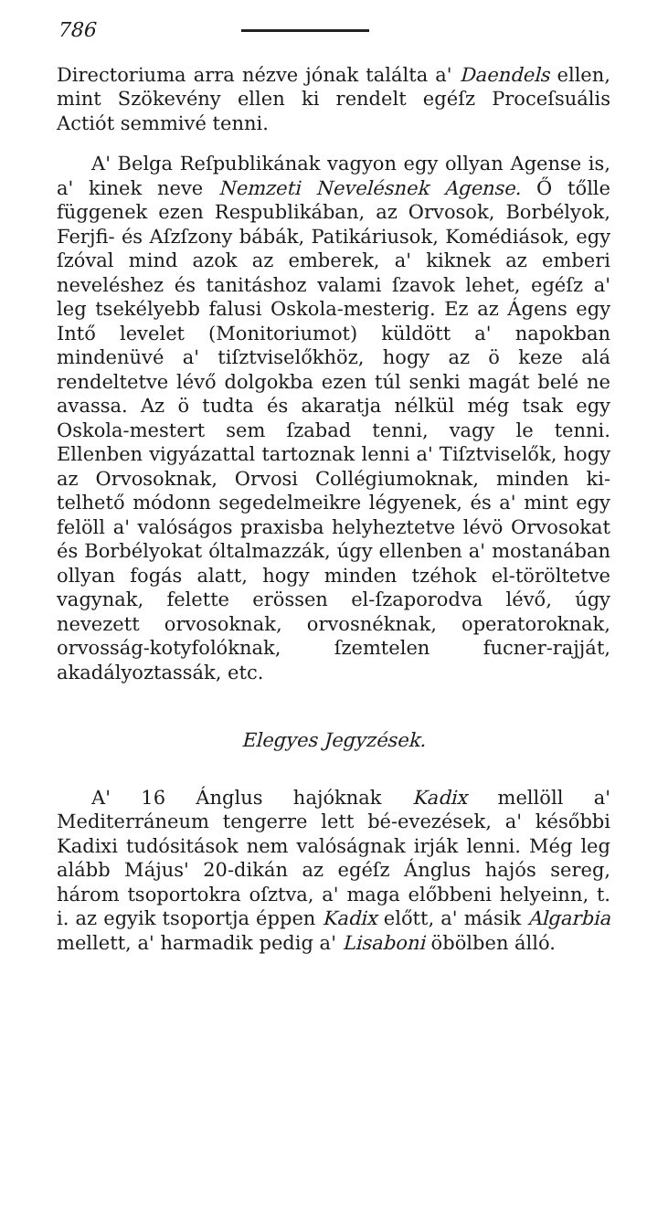786
Directoriuma arra nézve jónak találta a' Daendels ellen, mint Szökevény ellen ki rendelt egéſz Proceſsuális Actiót semmivé tenni.
A' Belga Reſpublikának vagyon egy ollyan Agense is, a' kinek neve Nemzeti Nevelésnek Agense. Ő tőlle függenek ezen Respublikában, az Orvosok, Borbélyok, Ferjfi- és Aſzſzony bábák, Patikáriusok, Komédiások, egy ſzóval mind azok az emberek, a' kiknek az emberi neveléshez és tanitáshoz valami ſzavok lehet, egéſz a' leg tsekélyebb falusi Oskola-mesterig. Ez az Ágens egy Intő levelet (Monitoriumot) küldött a' napokban mindenüvé a' tiſztviselőkhöz, hogy az ö keze alá rendeltetve lévő dolgokba ezen túl senki magát belé ne avassa. Az ö tudta és akaratja nélkül még tsak egy Oskola-mestert sem ſzabad tenni, vagy le tenni. Ellenben vigyázattal tartoznak lenni a' Tiſztviselők, hogy az Orvosoknak, Orvosi Collégiumoknak, minden ki-telhető módonn segedelmeikre légyenek, és a' mint egy felöll a' valóságos praxisba helyheztetve lévö Orvosokat és Borbélyokat óltalmazzák, úgy ellenben a' mostanában ollyan fogás alatt, hogy minden tzéhok el-töröltetve vagynak, felette erössen el-ſzaporodva lévő, úgy nevezett orvosoknak, orvosnéknak, operatoroknak, orvosság-kotyfolóknak, ſzemtelen fucner-rajját, akadályoztassák, etc.
Elegyes Jegyzések.
A' 16 Ánglus hajóknak Kadix mellöll a' Mediterráneum tengerre lett bé-evezések, a' későbbi Kadixi tudósitások nem valóságnak irják lenni. Még leg alább Május' 20-dikán az egéſz Ánglus hajós sereg, három tsoportokra oſztva, a' maga előbbeni helyeinn, t. i. az egyik tsoportja éppen Kadix előtt, a' másik Algarbia mellett, a' harmadik pedig a' Lisaboni öbölben álló.